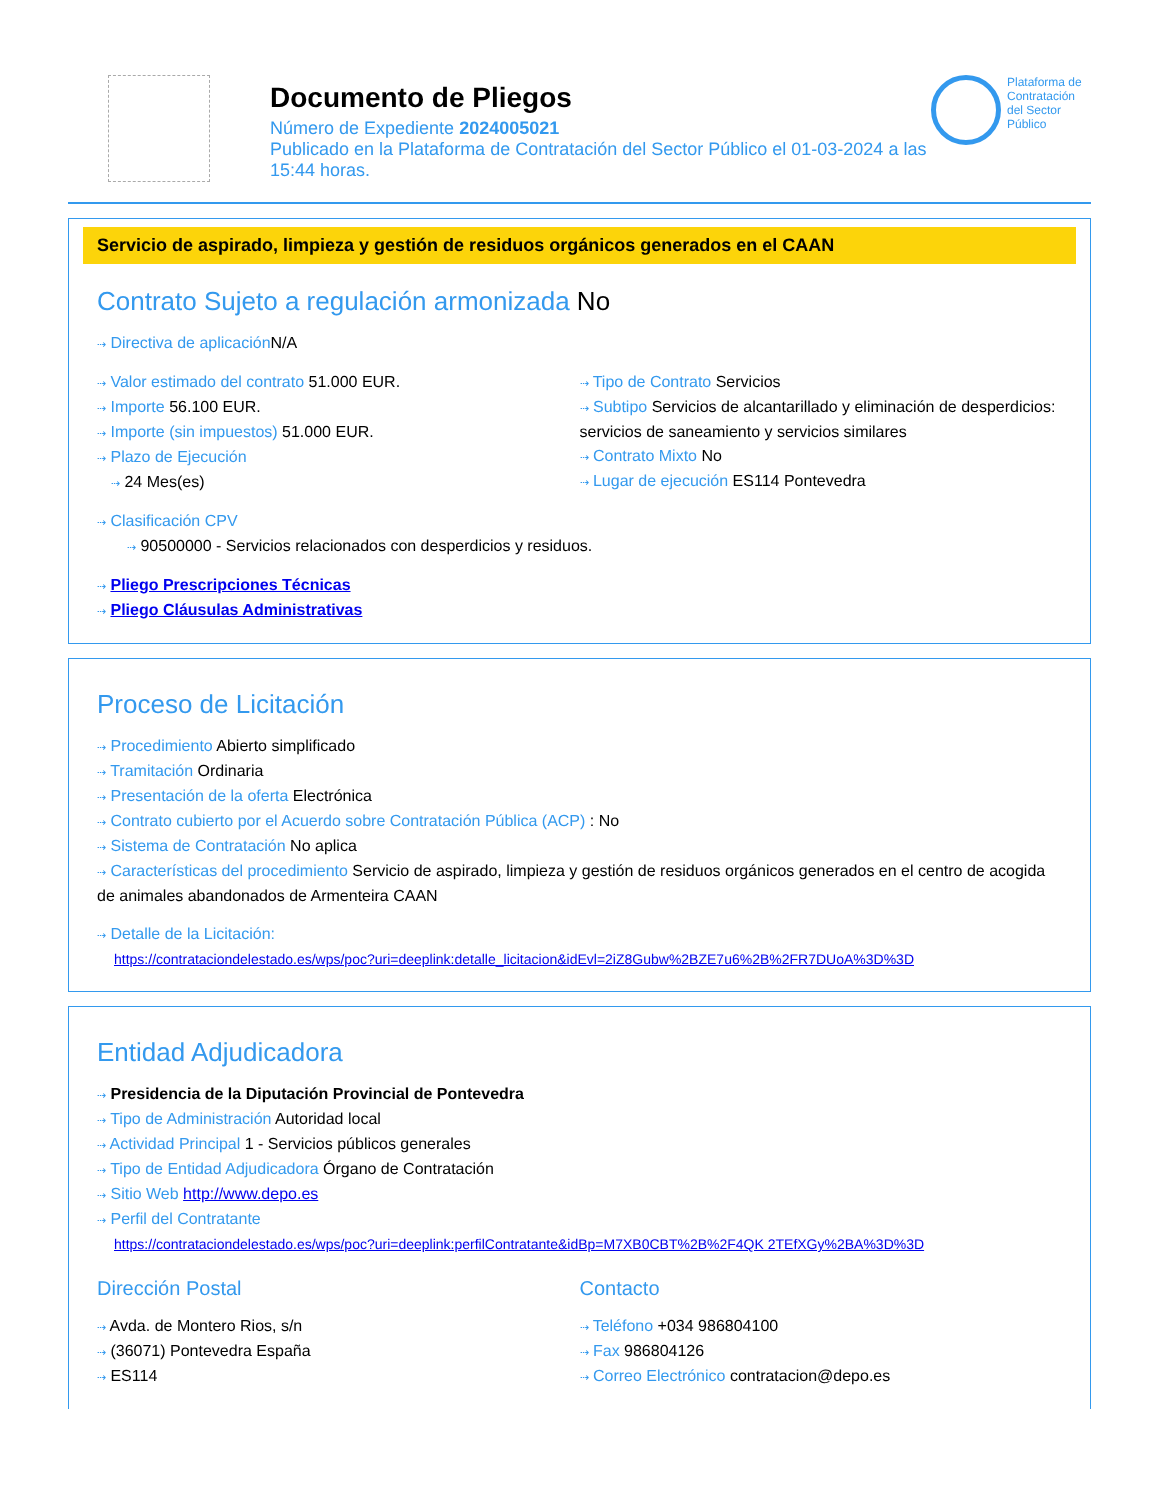Documento de Pliegos
Número de Expediente 2024005021
Publicado en la Plataforma de Contratación del Sector Público el 01-03-2024 a las 15:44 horas.
Plataforma de Contratación del Sector Público
Servicio de aspirado, limpieza y gestión de residuos orgánicos generados en el CAAN
Contrato Sujeto a regulación armonizada No
⇢ Directiva de aplicación N/A
⇢ Valor estimado del contrato 51.000 EUR.
⇢ Importe 56.100 EUR.
⇢ Importe (sin impuestos) 51.000 EUR.
⇢ Plazo de Ejecución
⇢ 24 Mes(es)
⇢ Tipo de Contrato Servicios
⇢ Subtipo Servicios de alcantarillado y eliminación de desperdicios: servicios de saneamiento y servicios similares
⇢ Contrato Mixto No
⇢ Lugar de ejecución ES114 Pontevedra
⇢ Clasificación CPV
⇢ 90500000 - Servicios relacionados con desperdicios y residuos.
⇢ Pliego Prescripciones Técnicas
⇢ Pliego Cláusulas Administrativas
Proceso de Licitación
⇢ Procedimiento Abierto simplificado
⇢ Tramitación Ordinaria
⇢ Presentación de la oferta Electrónica
⇢ Contrato cubierto por el Acuerdo sobre Contratación Pública (ACP) : No
⇢ Sistema de Contratación No aplica
⇢ Características del procedimiento Servicio de aspirado, limpieza y gestión de residuos orgánicos generados en el centro de acogida de animales abandonados de Armenteira CAAN
⇢ Detalle de la Licitación:
https://contrataciondelestado.es/wps/poc?uri=deeplink:detalle_licitacion&idEvl=2iZ8Gubw%2BZE7u6%2B%2FR7DUoA%3D%3D
Entidad Adjudicadora
⇢ Presidencia de la Diputación Provincial de Pontevedra
⇢ Tipo de Administración Autoridad local
⇢ Actividad Principal 1 - Servicios públicos generales
⇢ Tipo de Entidad Adjudicadora Órgano de Contratación
⇢ Sitio Web http://www.depo.es
⇢ Perfil del Contratante
https://contrataciondelestado.es/wps/poc?uri=deeplink:perfilContratante&idBp=M7XB0CBT%2B%2F4QK 2TEfXGy%2BA%3D%3D
Dirección Postal
⇢ Avda. de Montero Rios, s/n
⇢ (36071) Pontevedra España
⇢ ES114
Contacto
⇢ Teléfono +034 986804100
⇢ Fax 986804126
⇢ Correo Electrónico contratacion@depo.es